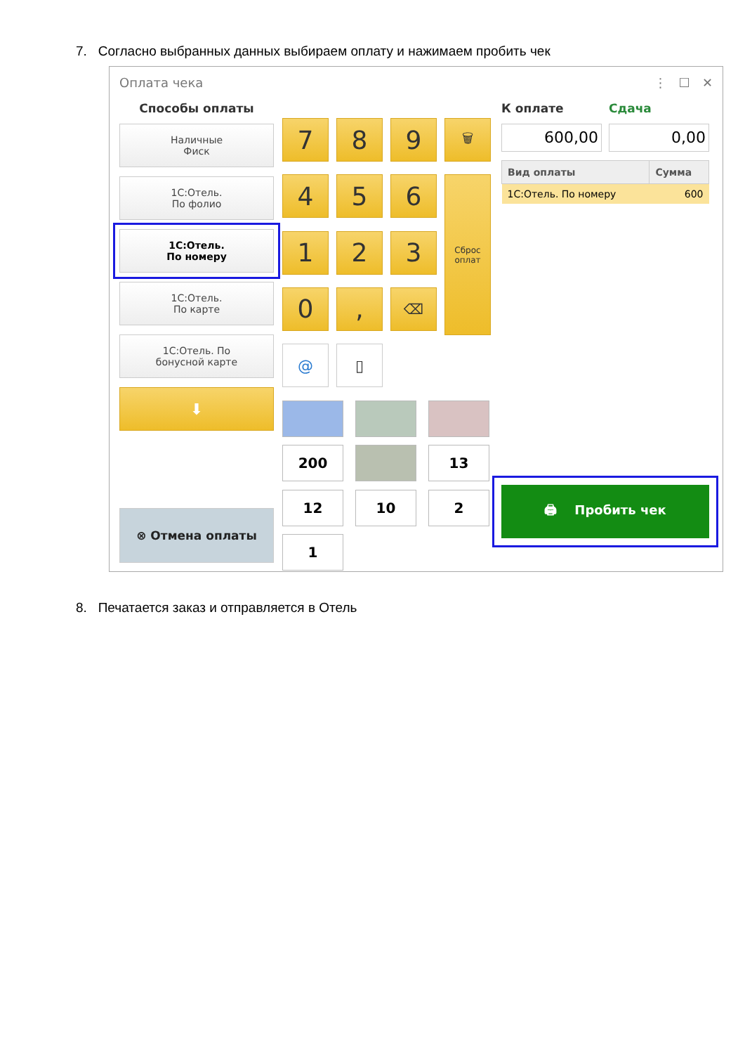7. Согласно выбранных данных выбираем оплату и нажимаем пробить чек
Оплата чека ⋮ ☐ ✕
Способы оплаты
Наличные
Фиск
1С:Отель.
По фолио
1С:Отель.
По номеру
1С:Отель.
По карте
1С:Отель. По
бонусной карте
⬇
⊗ Отмена оплаты
7
8
9
🗑
4
5
6
Сброс
оплат
1
2
3
0
,
⌫
@
▯
200
13
12
10
2
1
К оплате
600,00
Сдача
0,00
| Вид оплаты | Сумма |
| --- | --- |
| 1С:Отель. По номеру | 600 |
🖨 Пробить чек
8. Печатается заказ и отправляется в Отель